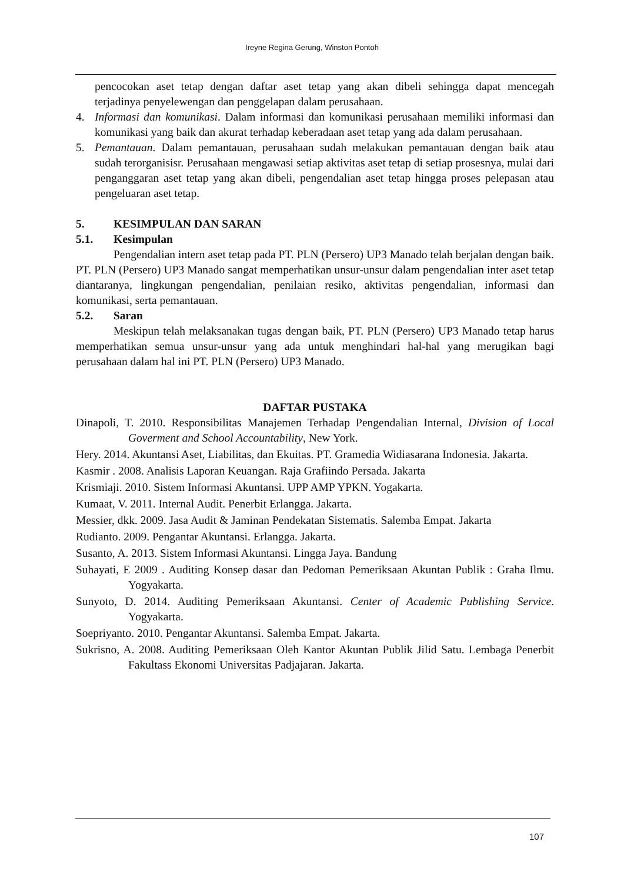Ireyne Regina Gerung, Winston Pontoh
pencocokan aset tetap dengan daftar aset tetap yang akan dibeli sehingga dapat mencegah terjadinya penyelewengan dan penggelapan dalam perusahaan.
4. Informasi dan komunikasi. Dalam informasi dan komunikasi perusahaan memiliki informasi dan komunikasi yang baik dan akurat terhadap keberadaan aset tetap yang ada dalam perusahaan.
5. Pemantauan. Dalam pemantauan, perusahaan sudah melakukan pemantauan dengan baik atau sudah terorganisisr. Perusahaan mengawasi setiap aktivitas aset tetap di setiap prosesnya, mulai dari penganggaran aset tetap yang akan dibeli, pengendalian aset tetap hingga proses pelepasan atau pengeluaran aset tetap.
5. KESIMPULAN DAN SARAN
5.1. Kesimpulan
Pengendalian intern aset tetap pada PT. PLN (Persero) UP3 Manado telah berjalan dengan baik. PT. PLN (Persero) UP3 Manado sangat memperhatikan unsur-unsur dalam pengendalian inter aset tetap diantaranya, lingkungan pengendalian, penilaian resiko, aktivitas pengendalian, informasi dan komunikasi, serta pemantauan.
5.2. Saran
Meskipun telah melaksanakan tugas dengan baik, PT. PLN (Persero) UP3 Manado tetap harus memperhatikan semua unsur-unsur yang ada untuk menghindari hal-hal yang merugikan bagi perusahaan dalam hal ini PT. PLN (Persero) UP3 Manado.
DAFTAR PUSTAKA
Dinapoli, T. 2010. Responsibilitas Manajemen Terhadap Pengendalian Internal, Division of Local Goverment and School Accountability, New York.
Hery. 2014. Akuntansi Aset, Liabilitas, dan Ekuitas. PT. Gramedia Widiasarana Indonesia. Jakarta.
Kasmir . 2008. Analisis Laporan Keuangan. Raja Grafiindo Persada. Jakarta
Krismiaji. 2010. Sistem Informasi Akuntansi. UPP AMP YPKN. Yogakarta.
Kumaat, V. 2011. Internal Audit. Penerbit Erlangga. Jakarta.
Messier, dkk. 2009. Jasa Audit & Jaminan Pendekatan Sistematis. Salemba Empat. Jakarta
Rudianto. 2009. Pengantar Akuntansi. Erlangga. Jakarta.
Susanto, A. 2013. Sistem Informasi Akuntansi. Lingga Jaya. Bandung
Suhayati, E 2009 . Auditing Konsep dasar dan Pedoman Pemeriksaan Akuntan Publik : Graha Ilmu. Yogyakarta.
Sunyoto, D. 2014. Auditing Pemeriksaan Akuntansi. Center of Academic Publishing Service. Yogyakarta.
Soepriyanto. 2010. Pengantar Akuntansi. Salemba Empat. Jakarta.
Sukrisno, A. 2008. Auditing Pemeriksaan Oleh Kantor Akuntan Publik Jilid Satu. Lembaga Penerbit Fakultass Ekonomi Universitas Padjajaran. Jakarta.
107